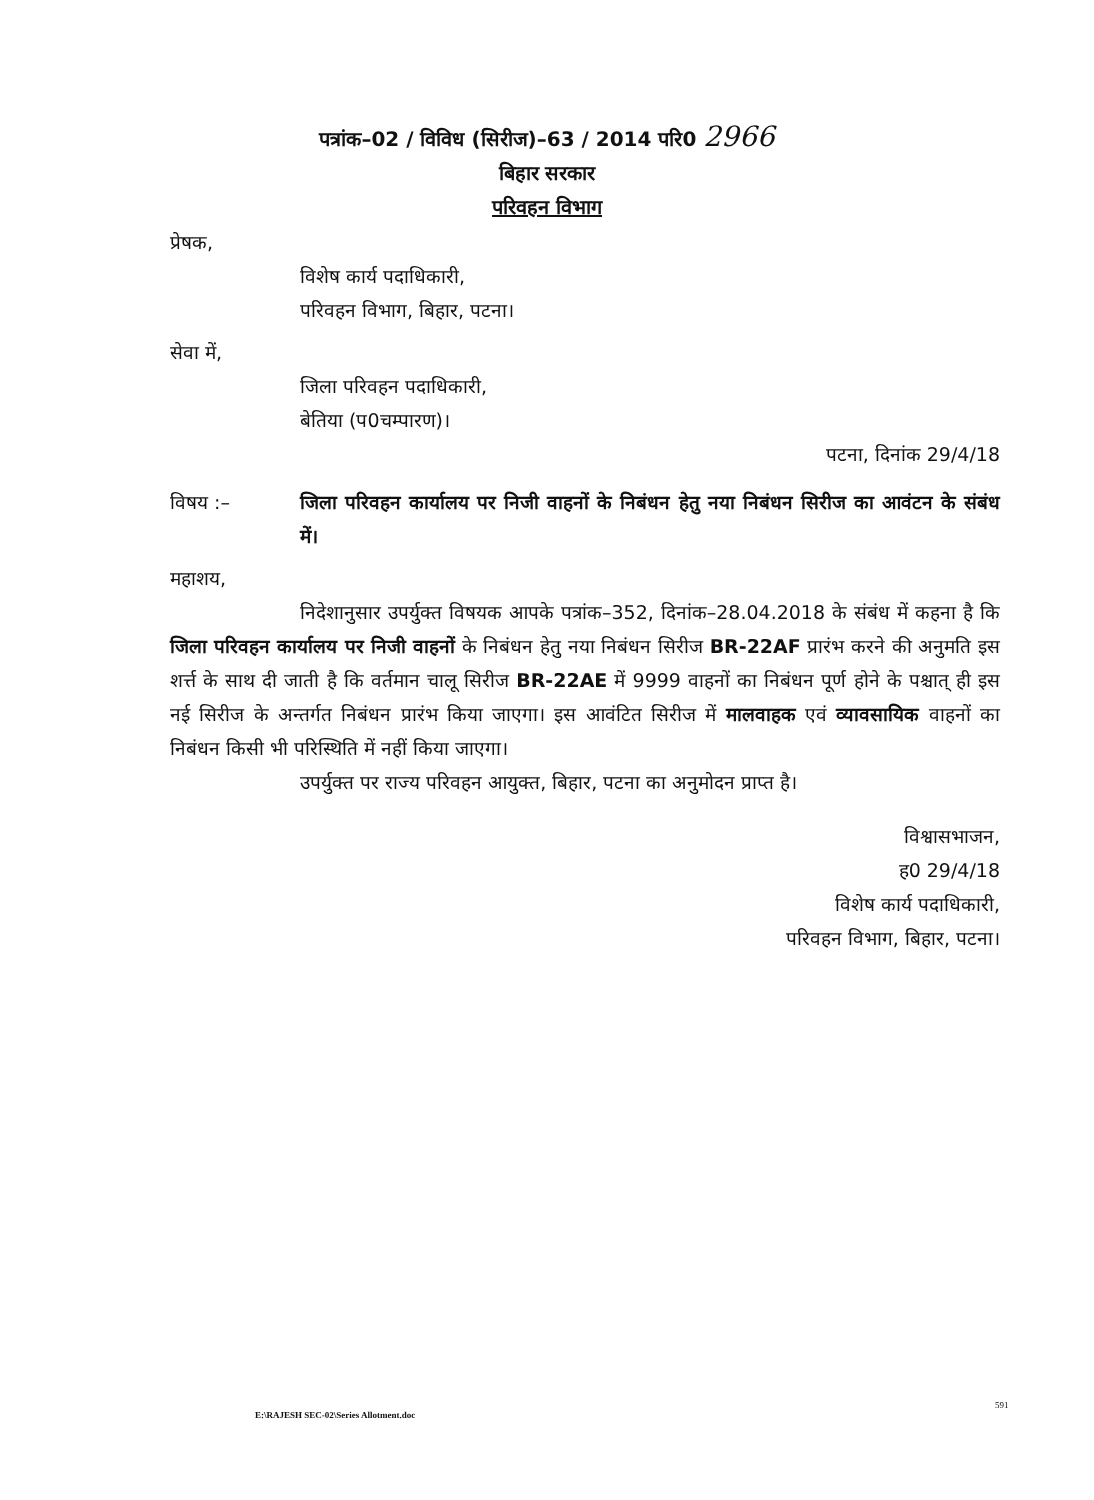पत्रांक–02 / विविध (सिरीज)–63 / 2014 परि0 2966
बिहार सरकार
परिवहन विभाग
प्रेषक,
विशेष कार्य पदाधिकारी,
परिवहन विभाग, बिहार, पटना।
सेवा में,
जिला परिवहन पदाधिकारी,
बेतिया (प0चम्पारण)।
पटना, दिनांक 29/4/18
विषय :– जिला परिवहन कार्यालय पर निजी वाहनों के निबंधन हेतु नया निबंधन सिरीज का आवंटन के संबंध में।
महाशय,
निदेशानुसार उपर्युक्त विषयक आपके पत्रांक–352, दिनांक–28.04.2018 के संबंध में कहना है कि जिला परिवहन कार्यालय पर निजी वाहनों के निबंधन हेतु नया निबंधन सिरीज BR-22AF प्रारंभ करने की अनुमति इस शर्त्त के साथ दी जाती है कि वर्तमान चालू सिरीज BR-22AE में 9999 वाहनों का निबंधन पूर्ण होने के पश्चात् ही इस नई सिरीज के अन्तर्गत निबंधन प्रारंभ किया जाएगा। इस आवंटित सिरीज में मालवाहक एवं व्यावसायिक वाहनों का निबंधन किसी भी परिस्थिति में नहीं किया जाएगा।
उपर्युक्त पर राज्य परिवहन आयुक्त, बिहार, पटना का अनुमोदन प्राप्त है।
विश्वासभाजन,
ह0 29/4/18
विशेष कार्य पदाधिकारी,
परिवहन विभाग, बिहार, पटना।
591
E:\RAJESH SEC-02\Series Allotment.doc